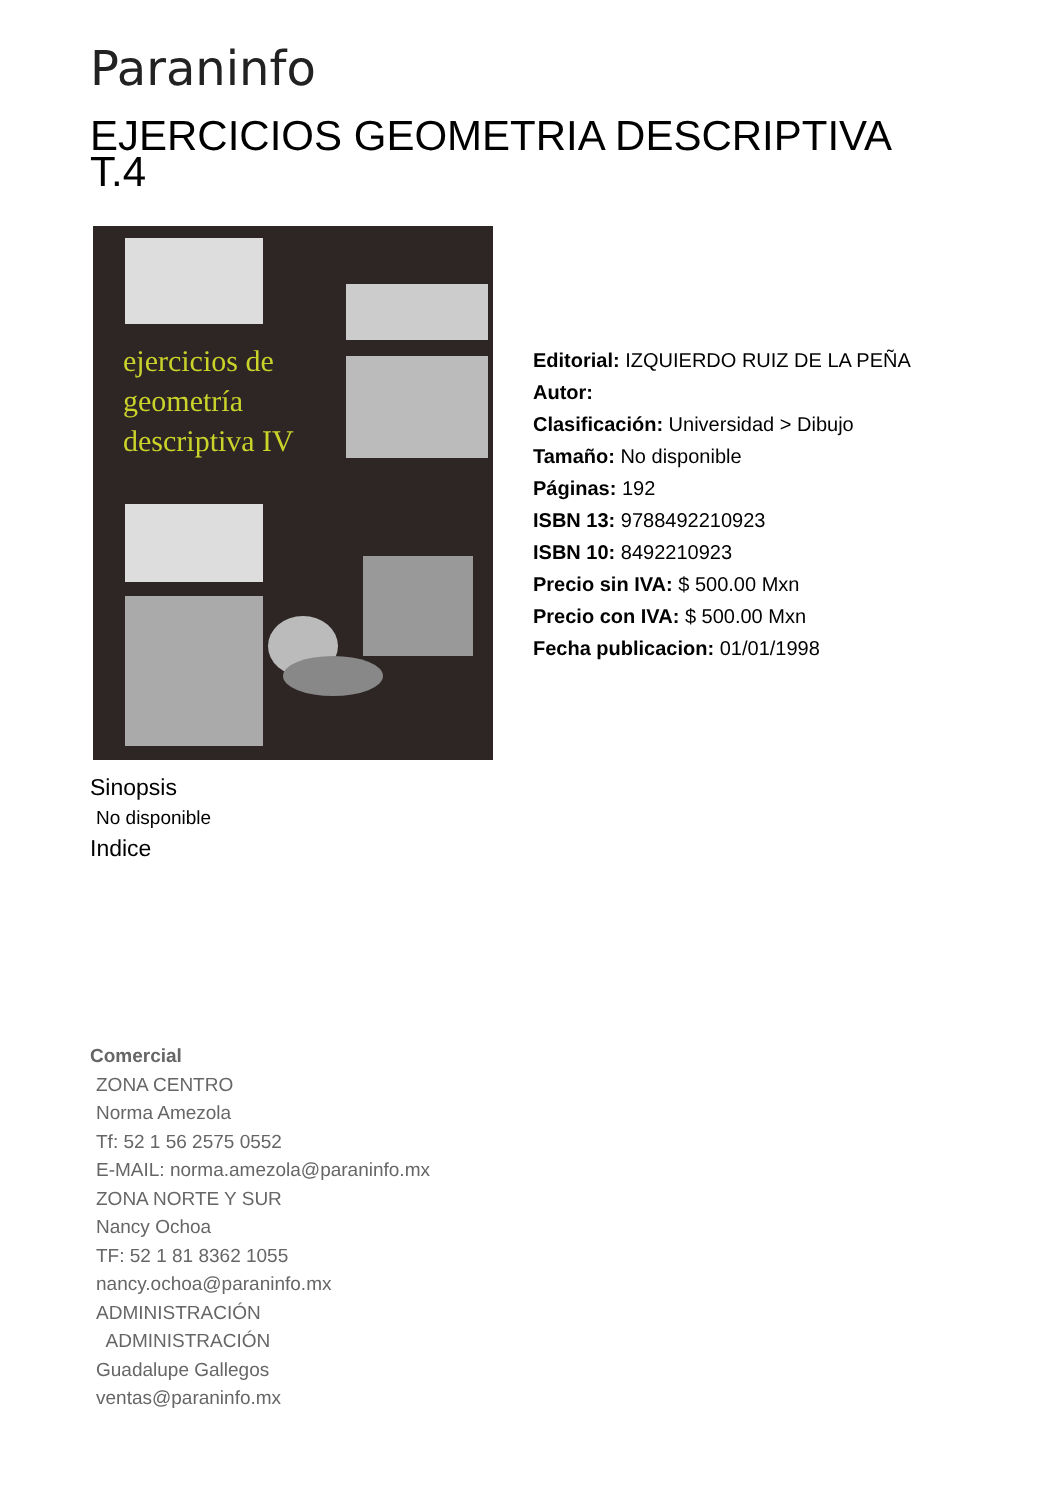Paraninfo
EJERCICIOS GEOMETRIA DESCRIPTIVA T.4
ejercicios de
geometría
descriptiva IV
Editorial: IZQUIERDO RUIZ DE LA PEÑA
Autor:
Clasificación: Universidad > Dibujo
Tamaño: No disponible
Páginas: 192
ISBN 13: 9788492210923
ISBN 10: 8492210923
Precio sin IVA: $ 500.00 Mxn
Precio con IVA: $ 500.00 Mxn
Fecha publicacion: 01/01/1998
Sinopsis
No disponible
Indice
Comercial
ZONA CENTRO
Norma Amezola
Tf: 52 1 56 2575 0552
E-MAIL: norma.amezola@paraninfo.mx
ZONA NORTE Y SUR
Nancy Ochoa
TF: 52 1 81 8362 1055
nancy.ochoa@paraninfo.mx
ADMINISTRACIÓN
ADMINISTRACIÓN
Guadalupe Gallegos
ventas@paraninfo.mx